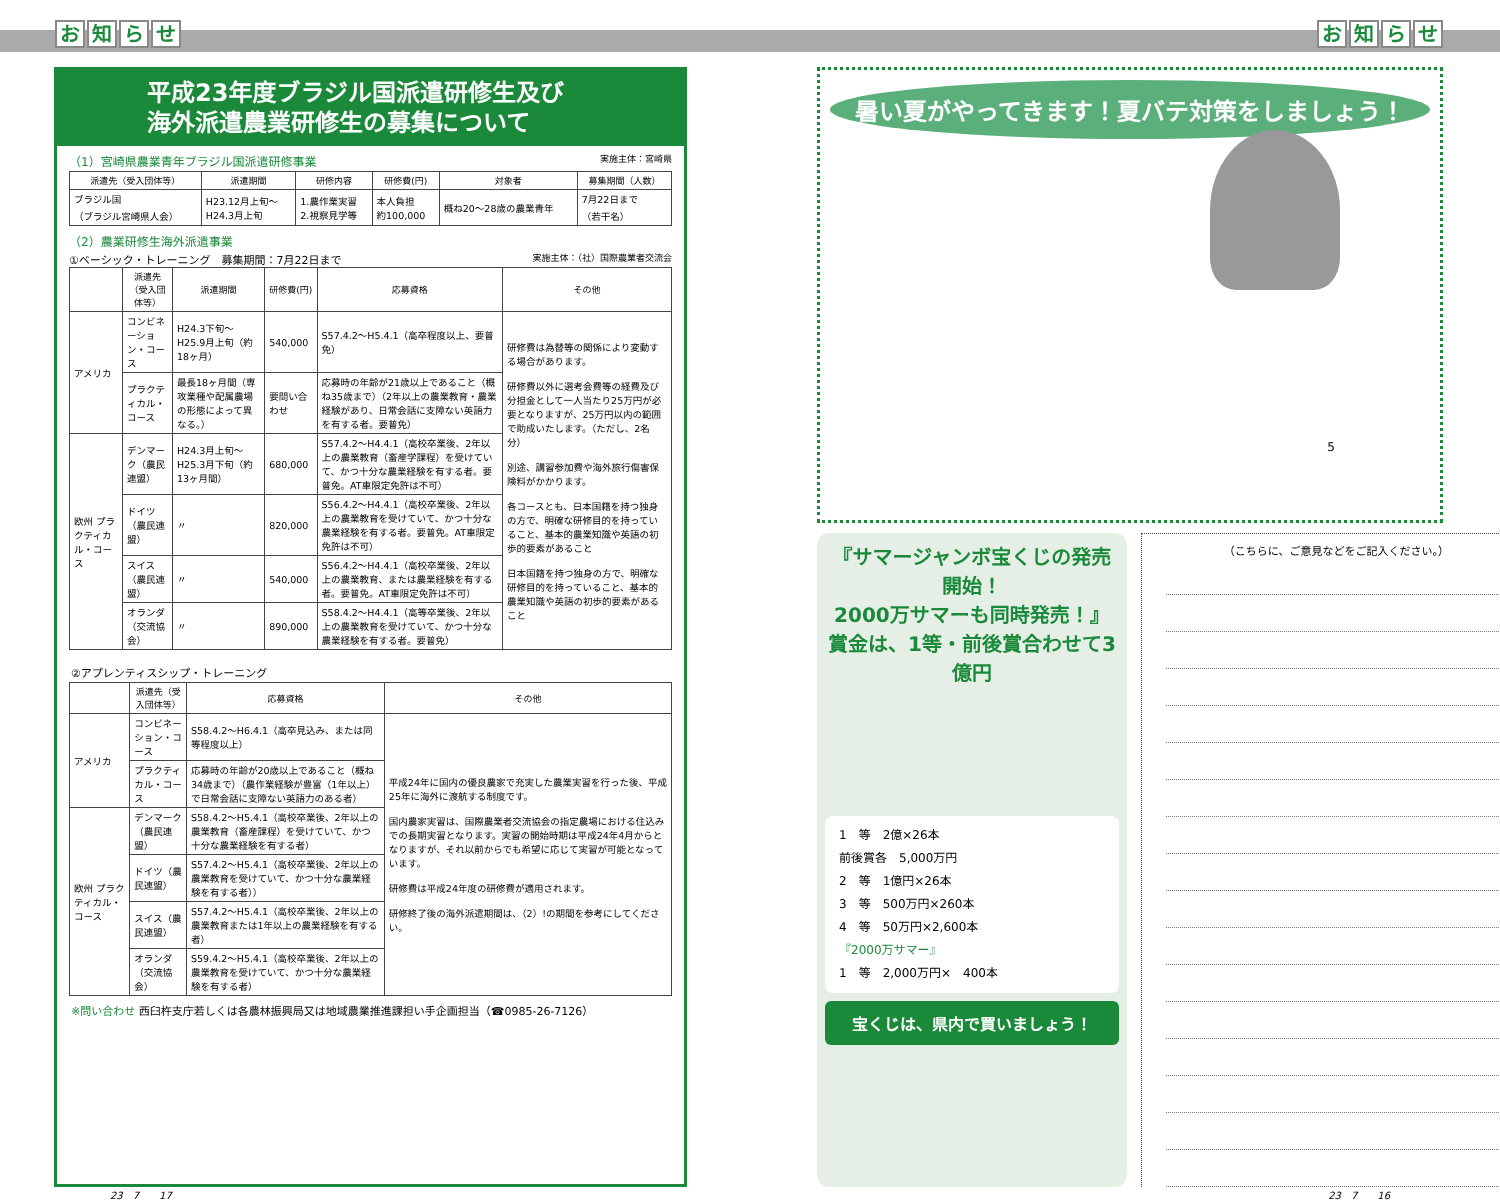お知らせ お知らせ
平成23年度ブラジル国派遣研修生及び
海外派遣農業研修生の募集について
（1）宮崎県農業青年ブラジル国派遣研修事業 実施主体：宮崎県
| 派遣先（受入団体等） | 派遣期間 | 研修内容 | 研修費(円) | 対象者 | 募集期間（人数） |
| --- | --- | --- | --- | --- | --- |
| ブラジル国 （ブラジル宮崎県人会） | H23.12月上旬～ H24.3月上旬 | 1.農作業実習 2.視察見学等 | 本人負担 約100,000 | 概ね20～28歳の農業青年 | 7月22日まで （若干名） |
（2）農業研修生海外派遣事業
①ベーシック・トレーニング　募集期間：7月22日まで 実施主体：（社）国際農業者交流会
| | 派遣先（受入団体等） | 派遣期間 | 研修費(円) | 応募資格 | その他 |
| --- | --- | --- | --- | --- | --- |
| アメリカ | コンビネーション・コース | H24.3下旬～H25.9月上旬（約18ヶ月） | 540,000 | S57.4.2～H5.4.1（高卒程度以上、要普免） | 研修費は為替等の関係により変動する場合があります。 研修費以外に選考会費等の経費及び分担金として一人当たり25万円が必要となりますが、25万円以内の範囲で助成いたします。（ただし、2名分） 別途、講習参加費や海外旅行傷害保険料がかかります。 各コースとも、日本国籍を持つ独身の方で、明確な研修目的を持っていること、基本的農業知識や英語の初歩的要素があること 日本国籍を持つ独身の方で、明確な研修目的を持っていること、基本的農業知識や英語の初歩的要素があること |
| | プラクティカル・コース | 最長18ヶ月間（専攻業種や配属農場の形態によって異なる。） | 要問い合わせ | 応募時の年齢が21歳以上であること（概ね35歳まで）（2年以上の農業教育・農業経験があり、日常会話に支障ない英語力を有する者。要普免） | |
| 欧州 プラクティカル・コース | デンマーク（農民連盟） | H24.3月上旬～H25.3月下旬（約13ヶ月間） | 680,000 | S57.4.2～H4.4.1（高校卒業後、2年以上の農業教育（畜産学課程）を受けていて、かつ十分な農業経験を有する者。要普免。AT車限定免許は不可） | |
| | ドイツ（農民連盟） | 〃 | 820,000 | S56.4.2～H4.4.1（高校卒業後、2年以上の農業教育を受けていて、かつ十分な農業経験を有する者。要普免。AT車限定免許は不可） | |
| | スイス（農民連盟） | 〃 | 540,000 | S56.4.2～H4.4.1（高校卒業後、2年以上の農業教育、または農業経験を有する者。要普免。AT車限定免許は不可） | |
| | オランダ（交流協会） | 〃 | 890,000 | S58.4.2～H4.4.1（高等卒業後、2年以上の農業教育を受けていて、かつ十分な農業経験を有する者。要普免） | |
②アプレンティスシップ・トレーニング
| | 派遣先（受入団体等） | 応募資格 | その他 |
| --- | --- | --- | --- |
| アメリカ | コンビネーション・コース | S58.4.2～H6.4.1（高卒見込み、または同等程度以上） | 平成24年に国内の優良農家で充実した農業実習を行った後、平成25年に海外に渡航する制度です。 国内農家実習は、国際農業者交流協会の指定農場における住込みでの長期実習となります。実習の開始時期は平成24年4月からとなりますが、それ以前からでも希望に応じて実習が可能となっています。 研修費は平成24年度の研修費が適用されます。 研修終了後の海外派遣期間は、（2）!の期間を参考にしてください。 |
| | プラクティカル・コース | 応募時の年齢が20歳以上であること（概ね34歳まで）（農作業経験が豊富（1年以上）で日常会話に支障ない英語力のある者） | |
| 欧州 プラクティカル・コース | デンマーク（農民連盟） | S58.4.2～H5.4.1（高校卒業後、2年以上の農業教育（畜産課程）を受けていて、かつ十分な農業経験を有する者） | |
| | ドイツ（農民連盟） | S57.4.2～H5.4.1（高校卒業後、2年以上の農業教育を受けていて、かつ十分な農業経験を有する者）） | |
| | スイス（農民連盟） | S57.4.2～H5.4.1（高校卒業後、2年以上の農業教育または1年以上の農業経験を有する者） | |
| | オランダ（交流協会） | S59.4.2～H5.4.1（高校卒業後、2年以上の農業教育を受けていて、かつ十分な農業経験を有する者） | |
※問い合わせ 西臼杵支庁若しくは各農林振興局又は地域農業推進課担い手企画担当（☎0985-26-7126）
暑い夏がやってきます！夏バテ対策をしましょう！
5
『サマージャンボ宝くじの発売開始！
2000万サマーも同時発売！』
賞金は、1等・前後賞合わせて3億円
1　等　2億×26本
前後賞各　5,000万円
2　等　1億円×26本
3　等　500万円×260本
4　等　50万円×2,600本
『2000万サマー』
1　等　2,000万円×　400本
宝くじは、県内で買いましょう！
（こちらに、ご意見などをご記入ください。）
23　7　　17 23　7　　16